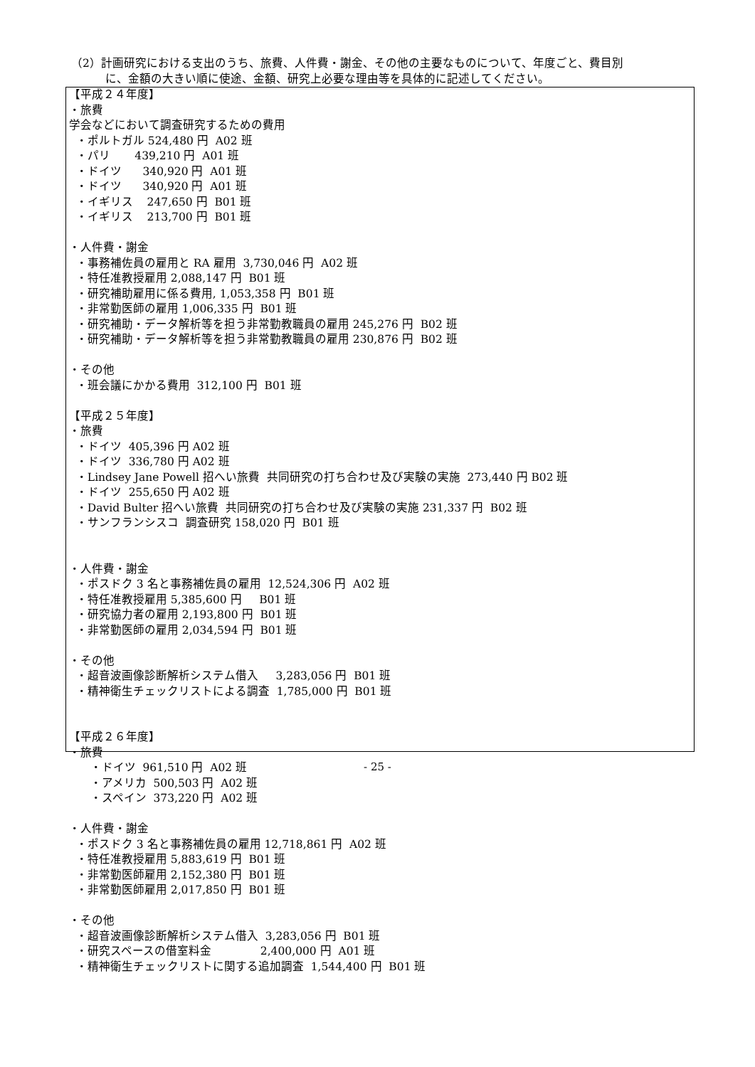（2）計画研究における支出のうち、旅費、人件費・謝金、その他の主要なものについて、年度ごと、費目別
に、金額の大きい順に使途、金額、研究上必要な理由等を具体的に記述してください。
【平成２４年度】
・旅費
学会などにおいて調査研究するための費用
・ポルトガル 524,480 円 A02 班
・パリ 439,210 円 A01 班
・ドイツ 340,920 円 A01 班
・ドイツ 340,920 円 A01 班
・イギリス 247,650 円 B01 班
・イギリス 213,700 円 B01 班
・人件費・謝金
・事務補佐員の雇用と RA 雇用 3,730,046 円 A02 班
・特任准教授雇用 2,088,147 円 B01 班
・研究補助雇用に係る費用, 1,053,358 円 B01 班
・非常勤医師の雇用 1,006,335 円 B01 班
・研究補助・データ解析等を担う非常勤教職員の雇用 245,276 円 B02 班
・研究補助・データ解析等を担う非常勤教職員の雇用 230,876 円 B02 班
・その他
・班会議にかかる費用 312,100 円 B01 班
【平成２５年度】
・旅費
・ドイツ 405,396 円 A02 班
・ドイツ 336,780 円 A02 班
・Lindsey Jane Powell 招へい旅費 共同研究の打ち合わせ及び実験の実施 273,440 円 B02 班
・ドイツ 255,650 円 A02 班
・David Bulter 招へい旅費 共同研究の打ち合わせ及び実験の実施 231,337 円 B02 班
・サンフランシスコ 調査研究 158,020 円 B01 班
・人件費・謝金
・ポスドク 3 名と事務補佐員の雇用 12,524,306 円 A02 班
・特任准教授雇用 5,385,600 円 B01 班
・研究協力者の雇用 2,193,800 円 B01 班
・非常勤医師の雇用 2,034,594 円 B01 班
・その他
・超音波画像診断解析システム借入 3,283,056 円 B01 班
・精神衛生チェックリストによる調査 1,785,000 円 B01 班
【平成２６年度】
・旅費
・ドイツ 961,510 円 A02 班
・アメリカ 500,503 円 A02 班
・スペイン 373,220 円 A02 班
・人件費・謝金
・ポスドク 3 名と事務補佐員の雇用 12,718,861 円 A02 班
・特任准教授雇用 5,883,619 円 B01 班
・非常勤医師雇用 2,152,380 円 B01 班
・非常勤医師雇用 2,017,850 円 B01 班
・その他
・超音波画像診断解析システム借入 3,283,056 円 B01 班
・研究スペースの借室料金 2,400,000 円 A01 班
・精神衛生チェックリストに関する追加調査 1,544,400 円 B01 班
- 25 -